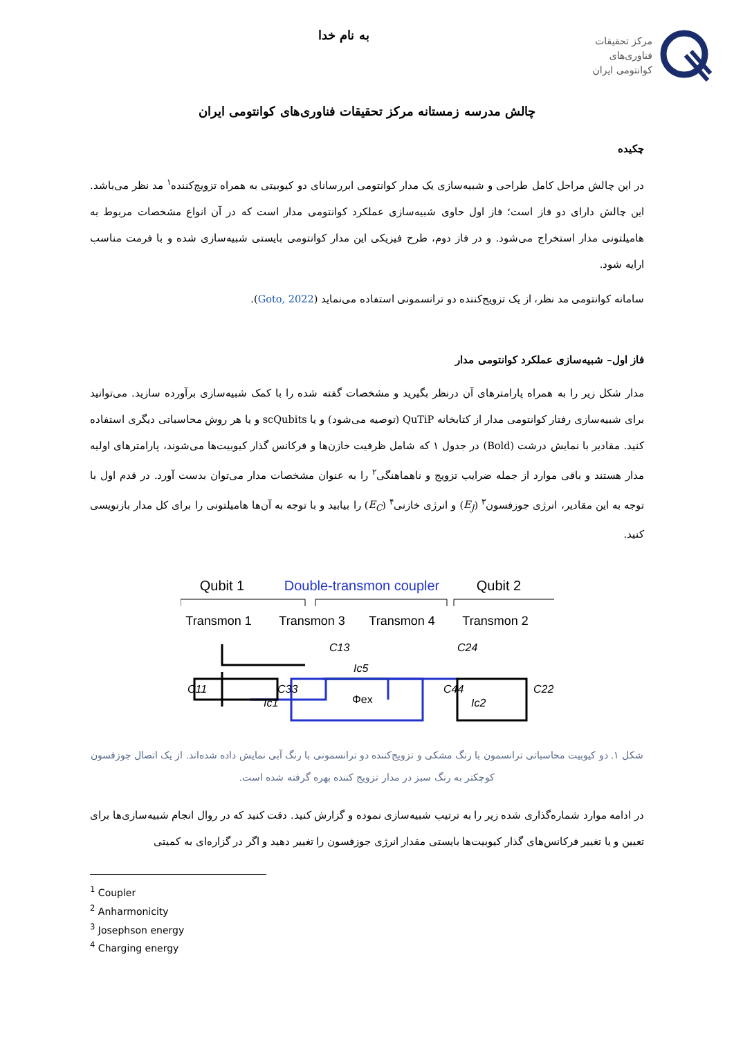مرکز تحقیقات
فناوری‌های
کوانتومی ایران
به نام خدا
چالش مدرسه زمستانه مرکز تحقیقات فناوری‌های کوانتومی ایران
چکیده
در این چالش مراحل کامل طراحی و شبیه‌سازی یک مدار کوانتومی ابررسانای دو کیوبیتی به همراه تزویج‌کننده<sup>۱</sup> مد نظر می‌باشد. این چالش دارای دو فاز است؛ فاز اول حاوی شبیه‌سازی عملکرد کوانتومی مدار است که در آن انواع مشخصات مربوط به هامیلتونی مدار استخراج می‌شود. و در فاز دوم، طرح فیزیکی این مدار کوانتومی بایستی شبیه‌سازی شده و با فرمت مناسب ارایه شود.
سامانه کوانتومی مد نظر، از یک تزویج‌کننده دو ترانسمونی استفاده می‌نماید (Goto, 2022).
فاز اول– شبیه‌سازی عملکرد کوانتومی مدار
مدار شکل زیر را به همراه پارامترهای آن درنظر بگیرید و مشخصات گفته شده را با کمک شبیه‌سازی برآورده سازید. می‌توانید برای شبیه‌سازی رفتار کوانتومی مدار از کتابخانه QuTiP (توصیه می‌شود) و یا scQubits و یا هر روش محاسباتی دیگری استفاده کنید. مقادیر با نمایش درشت (Bold) در جدول ۱ که شامل ظرفیت خازن‌ها و فرکانس گذار کیوبیت‌ها می‌شوند، پارامترهای اولیه مدار هستند و باقی موارد از جمله ضرایب تزویج و ناهماهنگی<sup>۲</sup> را به عنوان مشخصات مدار می‌توان بدست آورد. در قدم اول با توجه به این مقادیر، انرژی جوزفسون<sup>۳</sup> (E<sub>J</sub>) و انرژی خازنی<sup>۴</sup> (E<sub>C</sub>) را بیابید و با توجه به آن‌ها هامیلتونی را برای کل مدار بازنویسی کنید.
Qubit 1
Double-transmon coupler
Qubit 2
Transmon 1
Transmon 3
Transmon 4
Transmon 2
C11
C33
C13
Ic5
Φex
C44
C24
C22
Ic1
Ic2
شکل ۱. دو کیوبیت محاسباتی ترانسمون با رنگ مشکی و تزویج‌کننده دو ترانسمونی با رنگ آبی نمایش داده شده‌اند. از یک اتصال جوزفسون کوچکتر به رنگ سبز در مدار تزویج کننده بهره گرفته شده است.
در ادامه موارد شماره‌گذاری شده زیر را به ترتیب شبیه‌سازی نموده و گزارش کنید. دقت کنید که در روال انجام شبیه‌سازی‌ها برای تعیین و یا تغییر فرکانس‌های گذار کیوبیت‌ها بایستی مقدار انرژی جوزفسون را تغییر دهید و اگر در گزاره‌ای به کمیتی
<sup>1</sup> Coupler
<sup>2</sup> Anharmonicity
<sup>3</sup> Josephson energy
<sup>4</sup> Charging energy